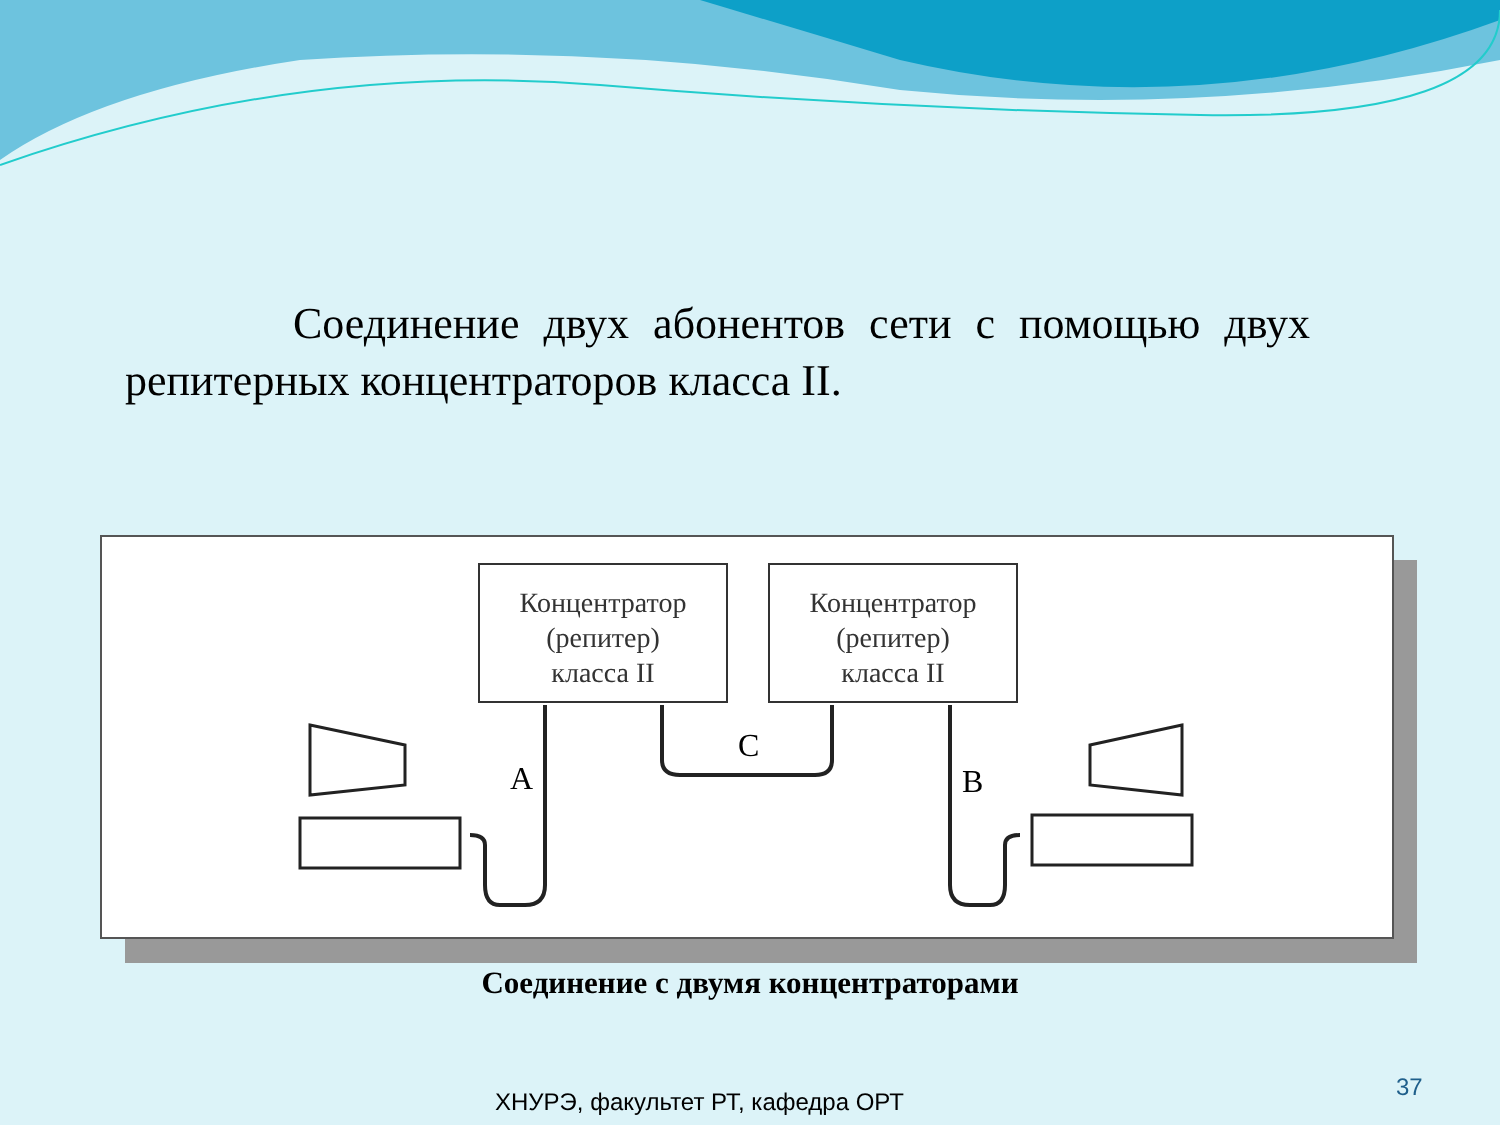Соединение двух абонентов сети с помощью двух репитерных концентраторов класса II.
Концентратор
(репитер)
класса II
Концентратор
(репитер)
класса II
A
C
B
Соединение с двумя концентраторами
ХНУРЭ, факультет РТ, кафедра ОРТ
37